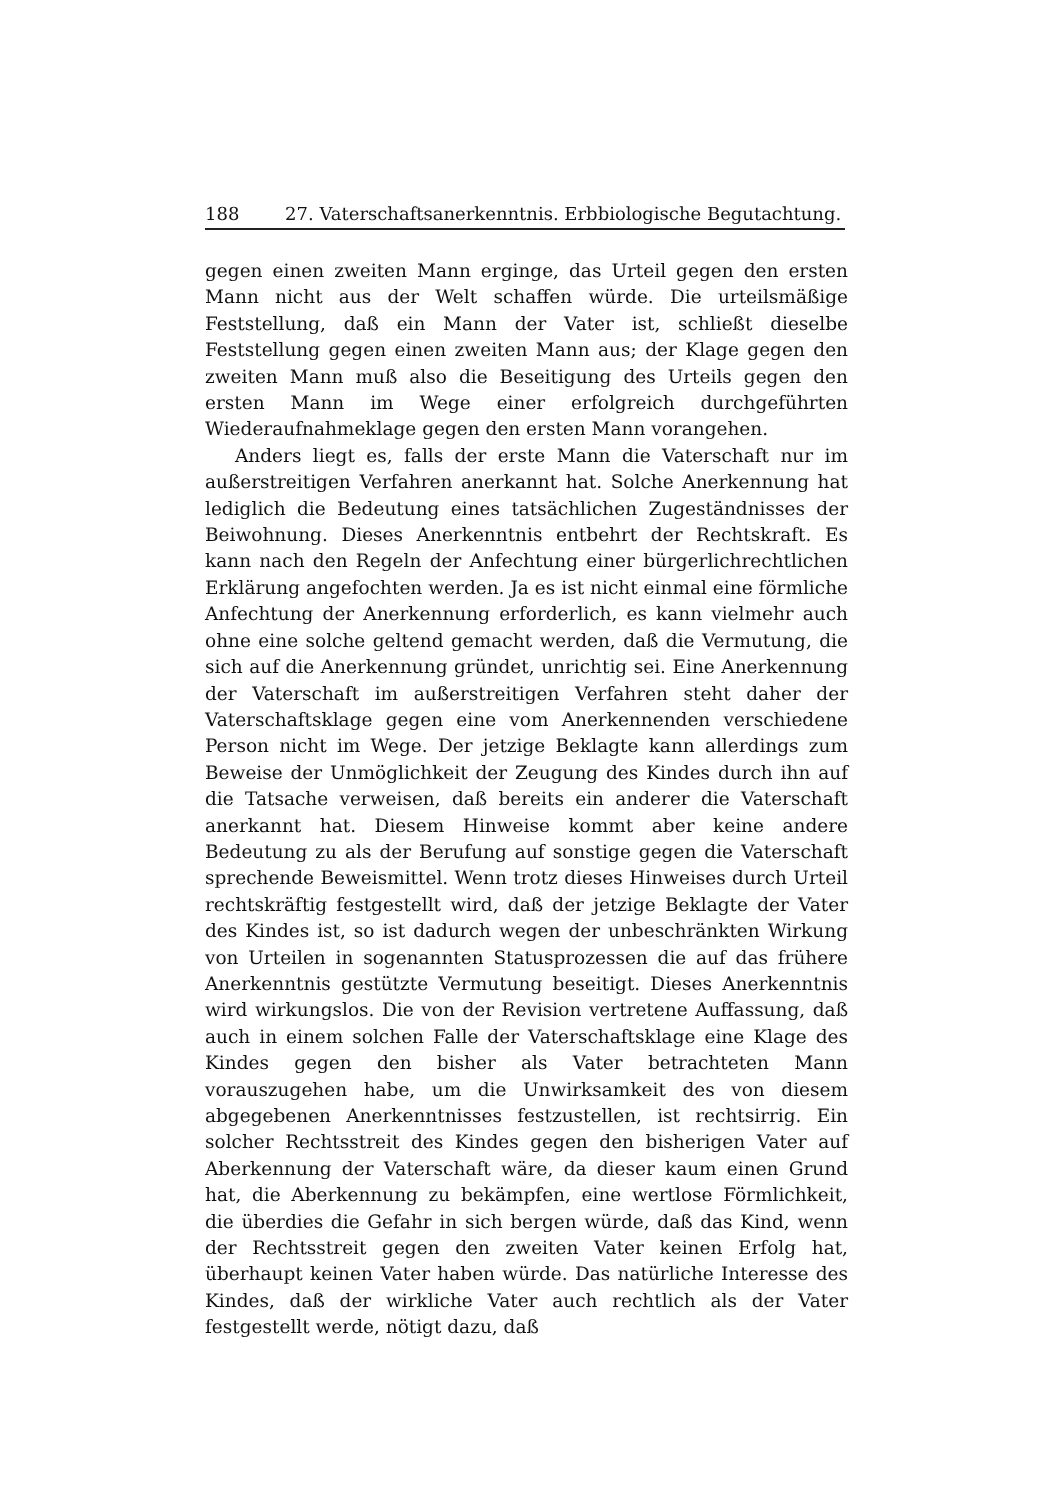188 27. Vaterschaftsanerkenntnis. Erbbiologische Begutachtung.
gegen einen zweiten Mann erginge, das Urteil gegen den ersten Mann nicht aus der Welt schaffen würde. Die urteilsmäßige Feststellung, daß ein Mann der Vater ist, schließt dieselbe Feststellung gegen einen zweiten Mann aus; der Klage gegen den zweiten Mann muß also die Beseitigung des Urteils gegen den ersten Mann im Wege einer erfolgreich durchgeführten Wiederaufnahmeklage gegen den ersten Mann vorangehen.
Anders liegt es, falls der erste Mann die Vaterschaft nur im außerstreitigen Verfahren anerkannt hat. Solche Anerkennung hat lediglich die Bedeutung eines tatsächlichen Zugeständnisses der Beiwohnung. Dieses Anerkenntnis entbehrt der Rechtskraft. Es kann nach den Regeln der Anfechtung einer bürgerlichrechtlichen Erklärung angefochten werden. Ja es ist nicht einmal eine förmliche Anfechtung der Anerkennung erforderlich, es kann vielmehr auch ohne eine solche geltend gemacht werden, daß die Vermutung, die sich auf die Anerkennung gründet, unrichtig sei. Eine Anerkennung der Vaterschaft im außerstreitigen Verfahren steht daher der Vaterschaftsklage gegen eine vom Anerkennenden verschiedene Person nicht im Wege. Der jetzige Beklagte kann allerdings zum Beweise der Unmöglichkeit der Zeugung des Kindes durch ihn auf die Tatsache verweisen, daß bereits ein anderer die Vaterschaft anerkannt hat. Diesem Hinweise kommt aber keine andere Bedeutung zu als der Berufung auf sonstige gegen die Vaterschaft sprechende Beweismittel. Wenn trotz dieses Hinweises durch Urteil rechtskräftig festgestellt wird, daß der jetzige Beklagte der Vater des Kindes ist, so ist dadurch wegen der unbeschränkten Wirkung von Urteilen in sogenannten Statusprozessen die auf das frühere Anerkenntnis gestützte Vermutung beseitigt. Dieses Anerkenntnis wird wirkungslos. Die von der Revision vertretene Auffassung, daß auch in einem solchen Falle der Vaterschaftsklage eine Klage des Kindes gegen den bisher als Vater betrachteten Mann vorauszugehen habe, um die Unwirksamkeit des von diesem abgegebenen Anerkenntnisses festzustellen, ist rechtsirrig. Ein solcher Rechtsstreit des Kindes gegen den bisherigen Vater auf Aberkennung der Vaterschaft wäre, da dieser kaum einen Grund hat, die Aberkennung zu bekämpfen, eine wertlose Förmlichkeit, die überdies die Gefahr in sich bergen würde, daß das Kind, wenn der Rechtsstreit gegen den zweiten Vater keinen Erfolg hat, überhaupt keinen Vater haben würde. Das natürliche Interesse des Kindes, daß der wirkliche Vater auch rechtlich als der Vater festgestellt werde, nötigt dazu, daß